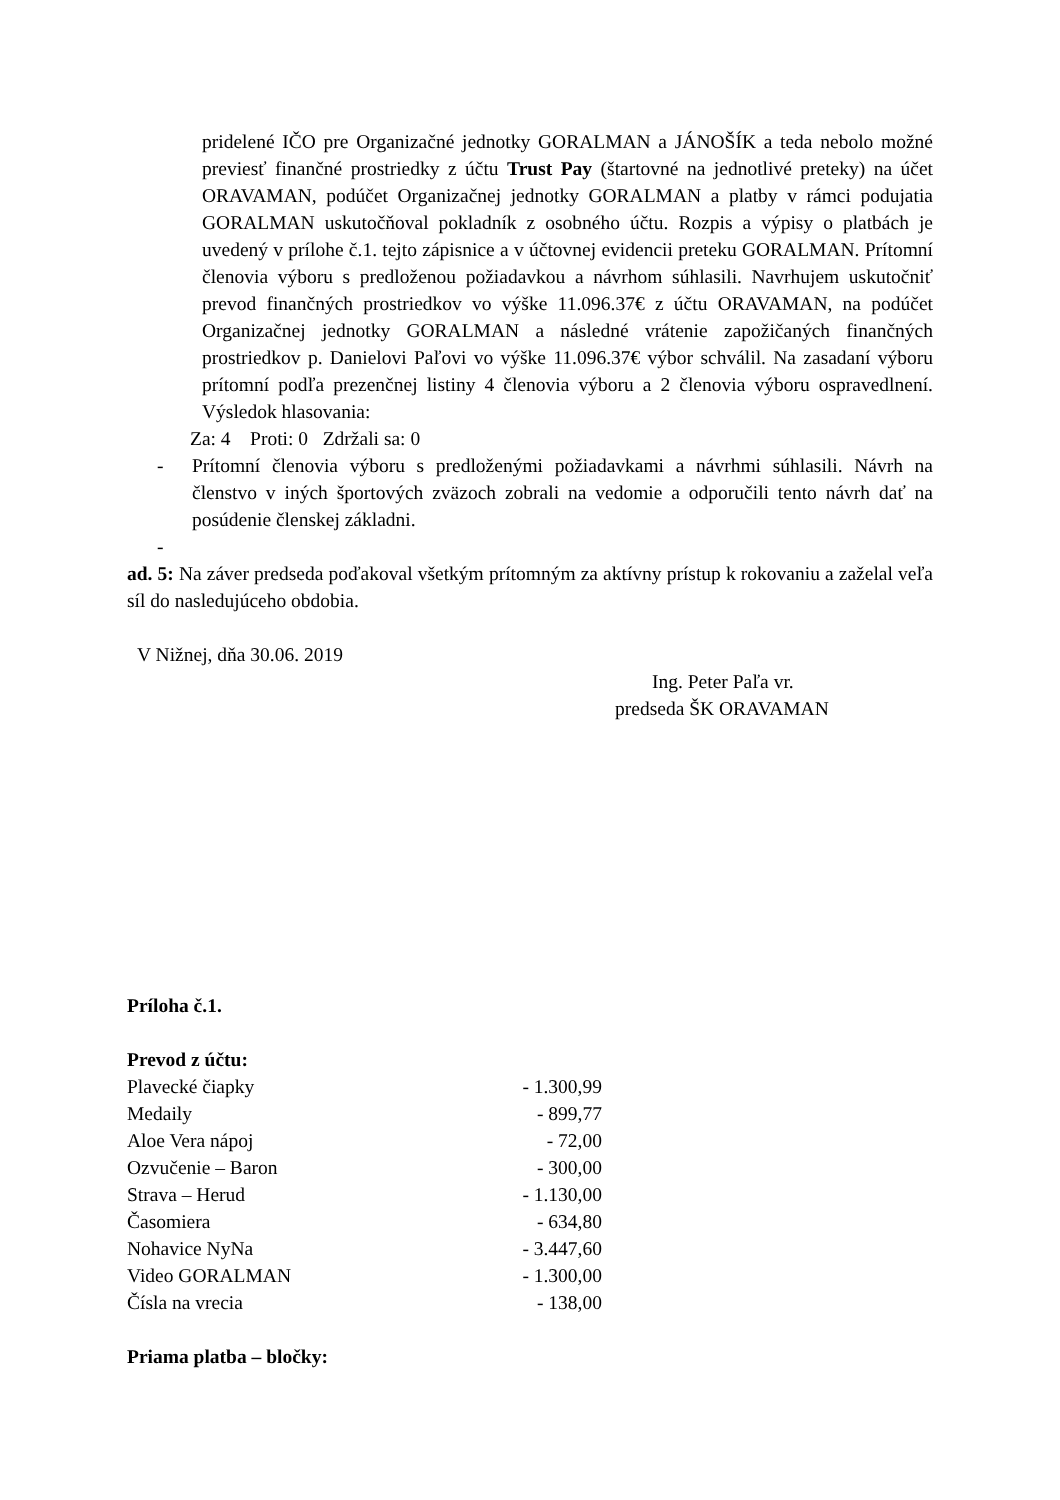pridelené IČO pre Organizačné jednotky GORALMAN a JÁNOŠÍK a teda nebolo možné previesť finančné prostriedky z účtu Trust Pay (štartovné na jednotlivé preteky) na účet ORAVAMAN, podúčet Organizačnej jednotky GORALMAN a platby v rámci podujatia GORALMAN uskutočňoval pokladník z osobného účtu. Rozpis a výpisy o platbách je uvedený v prílohe č.1. tejto zápisnice a v účtovnej evidencii preteku GORALMAN. Prítomní členovia výboru s predloženou požiadavkou a návrhom súhlasili. Navrhujem uskutočniť prevod finančných prostriedkov vo výške 11.096.37€ z účtu ORAVAMAN, na podúčet Organizačnej jednotky GORALMAN a následné vrátenie zapožičaných finančných prostriedkov p. Danielovi Paľovi vo výške 11.096.37€ výbor schválil. Na zasadaní výboru prítomní podľa prezenčnej listiny 4 členovia výboru a 2 členovia výboru ospravedlnení. Výsledok hlasovania:
Za: 4 Proti: 0 Zdržali sa: 0
- Prítomní členovia výboru s predloženými požiadavkami a návrhmi súhlasili. Návrh na členstvo v iných športových zväzoch zobrali na vedomie a odporučili tento návrh dať na posúdenie členskej základni.
-
ad. 5: Na záver predseda poďakoval všetkým prítomným za aktívny prístup k rokovaniu a zaželal veľa síl do nasledujúceho obdobia.
V Nižnej, dňa 30.06. 2019
Ing. Peter Paľa vr.
predseda ŠK ORAVAMAN
Príloha č.1.
Prevod z účtu:
| Plavecké čiapky | - 1.300,99 |
| Medaily | - 899,77 |
| Aloe Vera nápoj | - 72,00 |
| Ozvučenie – Baron | - 300,00 |
| Strava – Herud | - 1.130,00 |
| Časomiera | - 634,80 |
| Nohavice NyNa | - 3.447,60 |
| Video GORALMAN | - 1.300,00 |
| Čísla na vrecia | - 138,00 |
Priama platba – bločky: